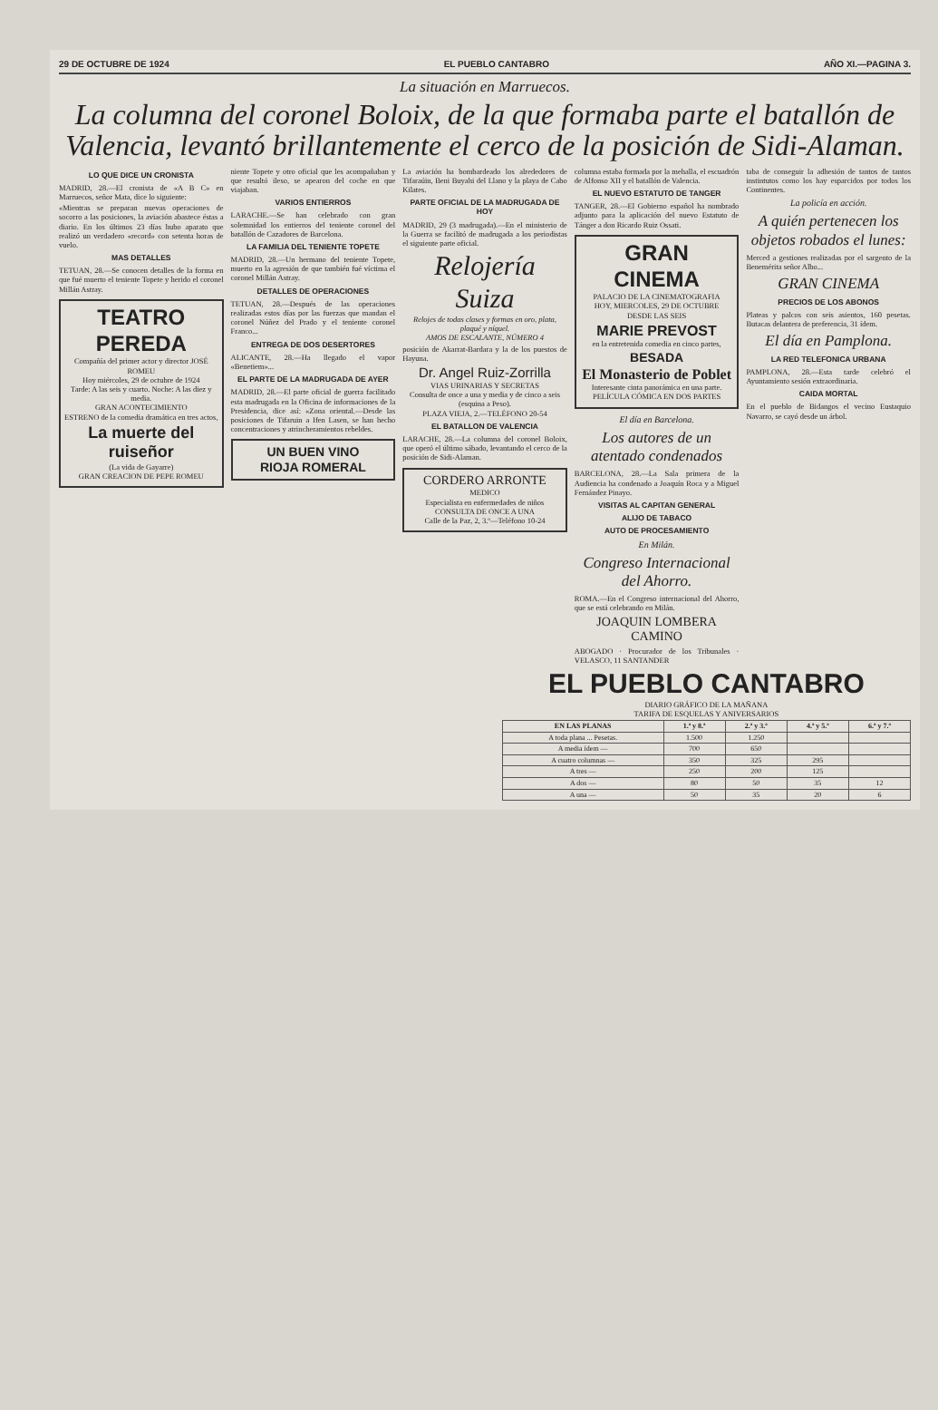29 DE OCTUBRE DE 1924 EL PUEBLO CANTABRO AÑO XI.—PAGINA 3.
La situación en Marruecos.
La columna del coronel Boloix, de la que formaba parte el batallón de Valencia, levantó brillantemente el cerco de la posición de Sidi-Alaman.
LO QUE DICE UN CRONISTA
MADRID, 28.—El cronista de «A B C» en Marruecos, señor Mata, dice lo siguiente:
«Mientras se preparan nuevas operaciones de socorro a las posiciones, la aviación abastece éstas a diario. En los últimos 23 días hubo aparato que realizó un verdadero «record» con setenta horas de vuelo.
MAS DETALLES
TETUAN, 28.—Se conocen detalles de la forma en que fué muerto el teniente Topete y herido el coronel Millán Astray.
TEATRO PEREDA
Compañía del primer actor y director JOSÉ ROMEU
Hoy miércoles, 29 de octubre de 1924
Tarde: A las seis y cuarto. Noche: A las diez y media.
GRAN ACONTECIMIENTO
ESTRENO de la comedia dramática en tres actos,
La muerte del ruiseñor
(La vida de Gayarre)
GRAN CREACION DE PEPE ROMEU
niente Topete y otro oficial que les acompañaban y que resultó ileso, se apearon del coche en que viajaban.
VARIOS ENTIERROS
LARACHE.—Se han celebrado con gran solemnidad los entierros del teniente coronel del batallón de Cazadores de Barcelona.
LA FAMILIA DEL TENIENTE TOPETE
MADRID, 28.—Un hermano del teniente Topete, muerto en la agresión de que también fué víctima el coronel Millán Astray.
DETALLES DE OPERACIONES
TETUAN, 28.—Después de las operaciones realizadas estos días por las fuerzas que mandan el coronel Núñez del Prado y el teniente coronel Franco...
ENTREGA DE DOS DESERTORES
ALICANTE, 28.—Ha llegado el vapor «Benetiem»...
EL PARTE DE LA MADRUGADA DE AYER
MADRID, 28.—El parte oficial de guerra facilitado esta madrugada en la Oficina de informaciones de la Presidencia, dice así: «Zona oriental.—Desde las posiciones de Tifaruin a Ifen Lasen, se han hecho concentraciones y atrincheramientos rebeldes.
UN BUEN VINO
RIOJA ROMERAL
La aviación ha bombardeado los alrededores de Tifaraúin, Beni Buyahi del Llano y la playa de Cabo Kilates.
PARTE OFICIAL DE LA MADRUGADA DE HOY
MADRID, 29 (3 madrugada).—En el ministerio de la Guerra se facilitó de madrugada a los periodistas el siguiente parte oficial.
Relojería Suiza
Relojes de todas clases y formas en oro, plata, plaqué y níquel.
AMOS DE ESCALANTE, NÚMERO 4
posición de Akarrat-Bardara y la de los puestos de Hayuna.
Dr. Angel Ruiz-Zorrilla
VIAS URINARIAS Y SECRETAS
Consulta de once a una y media y de cinco a seis (esquina a Peso).
PLAZA VIEJA, 2.—TELÉFONO 20-54
EL BATALLON DE VALENCIA
LARACHE, 28.—La columna del coronel Boloix, que operó el último sábado, levantando el cerco de la posición de Sidi-Alaman.
CORDERO ARRONTE
MEDICO
Especialista en enfermedades de niños
CONSULTA DE ONCE A UNA
Calle de la Paz, 2, 3.º—Teléfono 10-24
columna estaba formada por la mehalla, el escuadrón de Alfonso XII y el batallón de Valencia.
EL NUEVO ESTATUTO DE TANGER
TANGER, 28.—El Gobierno español ha nombrado adjunto para la aplicación del nuevo Estatuto de Tánger a don Ricardo Ruiz Ossati.
GRAN CINEMA
PALACIO DE LA CINEMATOGRAFIA
HOY, MIERCOLES, 29 DE OCTUBRE
DESDE LAS SEIS
MARIE PREVOST
en la entretenida comedia en cinco partes,
BESADA
El Monasterio de Poblet
Interesante cinta panorámica en una parte.
PELÍCULA CÓMICA EN DOS PARTES
El día en Barcelona.
Los autores de un atentado condenados
BARCELONA, 28.—La Sala primera de la Audiencia ha condenado a Joaquín Roca y a Miguel Fernández Pinayo.
VISITAS AL CAPITAN GENERAL
ALIJO DE TABACO
AUTO DE PROCESAMIENTO
En Milán.
Congreso Internacional del Ahorro.
ROMA.—En el Congreso internacional del Ahorro, que se está celebrando en Milán.
JOAQUIN LOMBERA CAMINO
ABOGADO · Procurador de los Tribunales · VELASCO, 11 SANTANDER
taba de conseguir la adhesión de tantos de tantos instintutos como los hay esparcidos por todos los Continentes.
La policía en acción.
A quién pertenecen los objetos robados el lunes:
Merced a gestiones realizadas por el sargento de la Benemérita señor Albo...
GRAN CINEMA
PRECIOS DE LOS ABONOS
Plateas y palcos con seis asientos, 160 pesetas. Butacas delantera de preferencia, 31 ídem.
El día en Pamplona.
LA RED TELEFONICA URBANA
PAMPLONA, 28.—Esta tarde celebró el Ayuntamiento sesión extraordinaria.
CAIDA MORTAL
En el pueblo de Bidangos el vecino Eustaquio Navarro, se cayó desde un árbol.
EL PUEBLO CANTABRO
DIARIO GRÁFICO DE LA MAÑANA
TARIFA DE ESQUELAS Y ANIVERSARIOS
| EN LAS PLANAS | 1.ª y 8.ª | 2.ª y 3.ª | 4.ª y 5.ª | 6.ª y 7.ª |
| --- | --- | --- | --- | --- |
| A toda plana ... Pesetas. | 1.500 | 1.250 | | |
| A media ídem — | 700 | 650 | | |
| A cuatro columnas — | 350 | 325 | 295 | |
| A tres — | 250 | 200 | 125 | |
| A dos — | 80 | 50 | 35 | 12 |
| A una — | 50 | 35 | 20 | 6 |